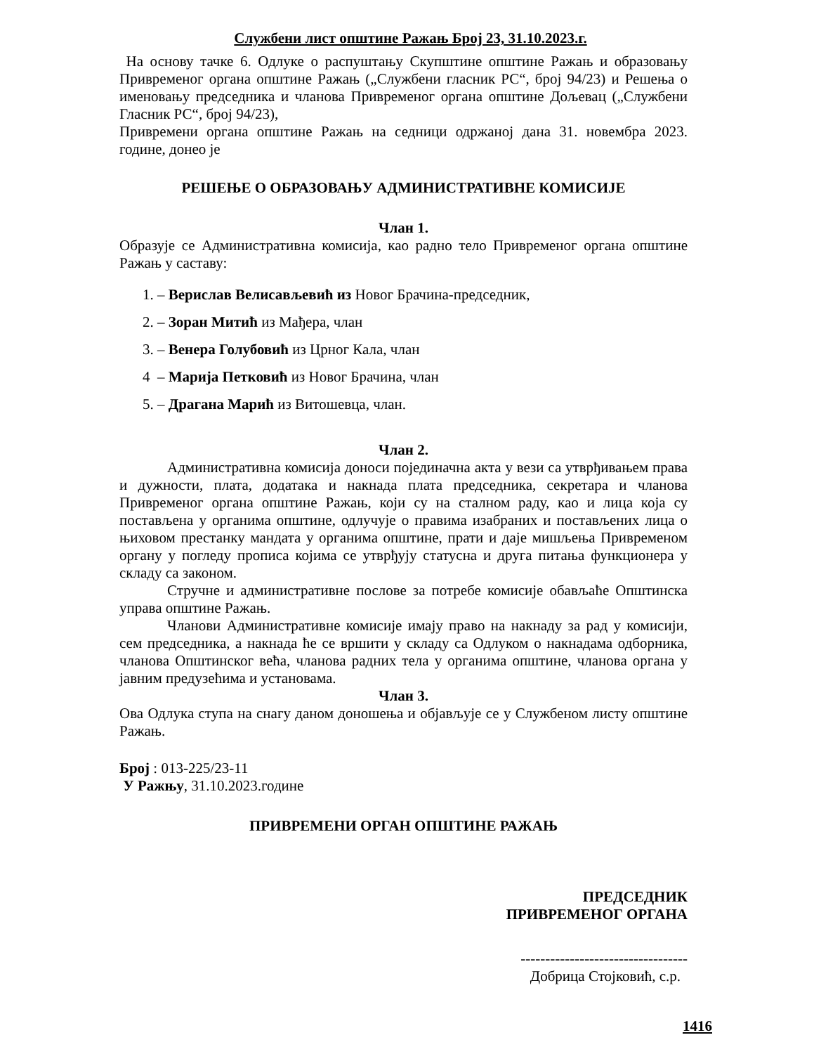Службени лист општине Ражањ Број 23, 31.10.2023.г.
На основу тачке 6. Одлуке о распуштању Скупштине општине Ражањ и образовању Привременог органа општине Ражањ („Службени гласник РС“, број 94/23) и Решења о именовању председника и чланова Привременог органа општине Дољевац („Службени Гласник РС“, број 94/23),
Привремени органа општине Ражањ на седници одржаној дана 31. новембра 2023. године, донео је
РЕШЕЊЕ О ОБРАЗОВАЊУ АДМИНИСТРАТИВНЕ КОМИСИЈЕ
Члан 1.
Образује се Административна комисија, као радно тело Привременог органа општине Ражањ у саставу:
1. – Верислав Велисављевић из Новог Брачина-председник,
2. – Зоран Митић из Мађера, члан
3. – Венера Голубовић из Црног Кала, члан
4 – Марија Петковић из Новог Брачина, члан
5. – Драгана Марић из Витошевца, члан.
Члан 2.
Административна комисија доноси појединачна акта у вези са утврђивањем права и дужности, плата, додатака и накнада плата председника, секретара и чланова Привременог органа општине Ражањ, који су на сталном раду, као и лица која су постављена у органима општине, одлучује о правима изабраних и постављених лица о њиховом престанку мандата у органима општине, прати и даје мишљења Привременом органу у погледу прописа којима се утврђују статусна и друга питања функционера у складу са законом.
Стручне и административне послове за потребе комисије обављаће Општинска управа општине Ражањ.
Чланови Административне комисије имају право на накнаду за рад у комисији, сем председника, а накнада ће се вршити у складу са Одлуком о накнадама одборника, чланова Општинског већа, чланова радних тела у органима општине, чланова органа у јавним предузећима и установама.
Члан 3.
Ова Одлука ступа на снагу даном доношења и објављује се у Службеном листу општине Ражањ.
Број : 013-225/23-11
У Ражњу, 31.10.2023.године
ПРИВРЕМЕНИ ОРГАН ОПШТИНЕ РАЖАЊ
ПРЕДСЕДНИК
ПРИВРЕМЕНОГ ОРГАНА
----------------------------------
Добрица Стојковић, с.р.
1416